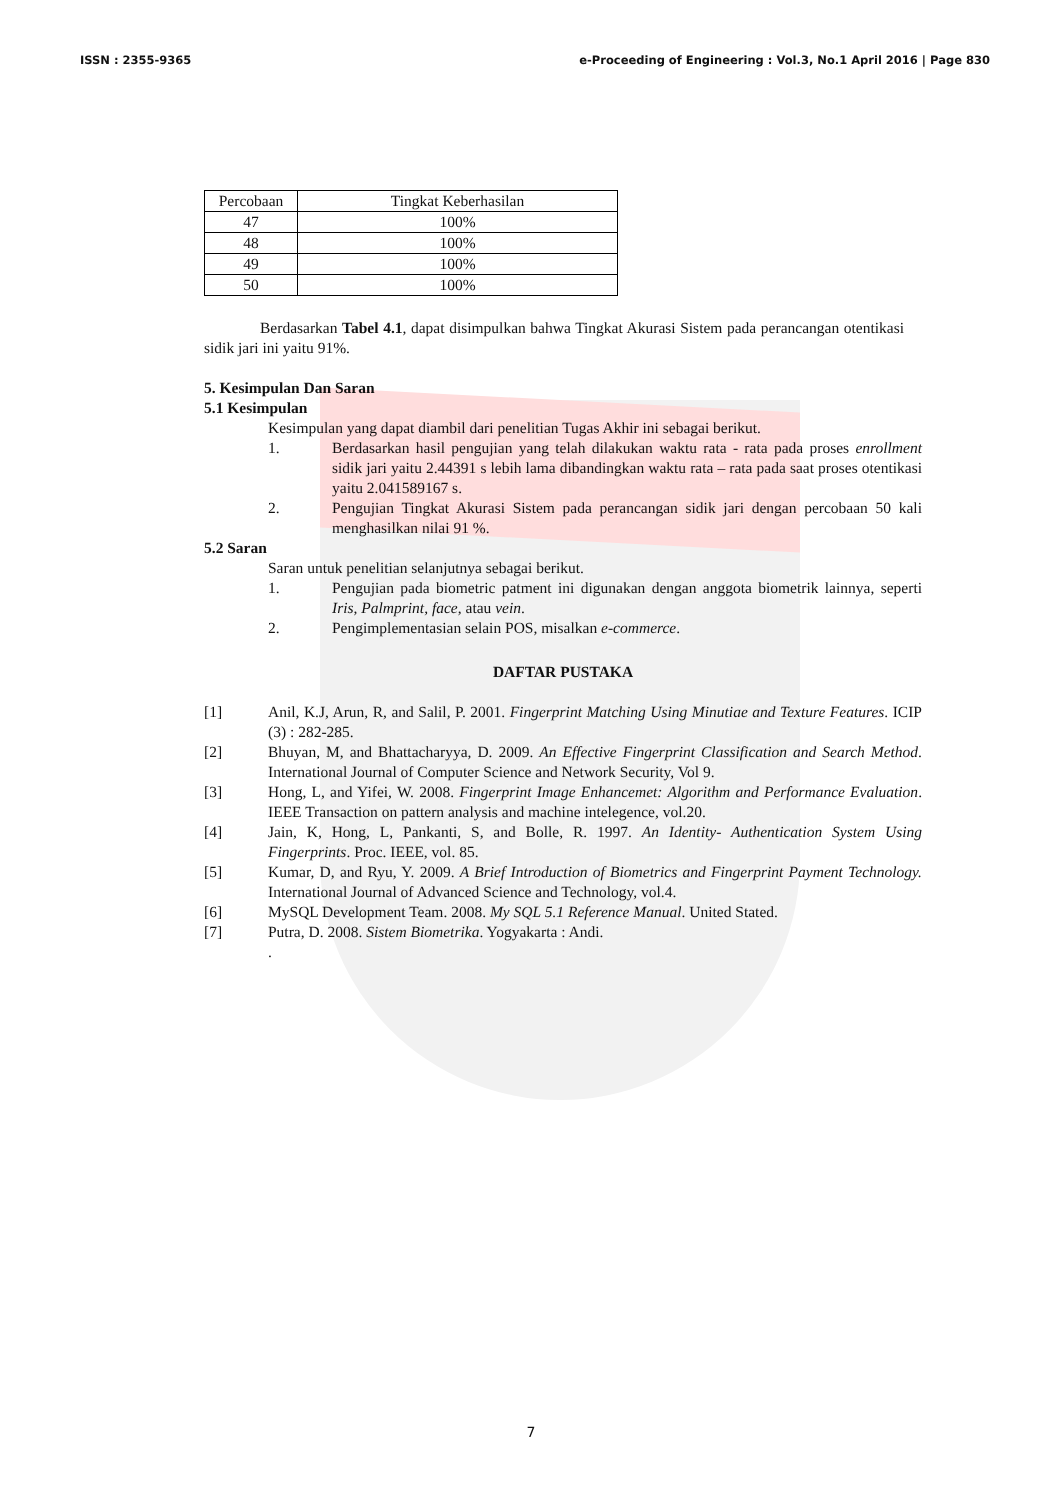ISSN : 2355-9365 e-Proceeding of Engineering : Vol.3, No.1 April 2016 | Page 830
| Percobaan | Tingkat Keberhasilan |
| --- | --- |
| 47 | 100% |
| 48 | 100% |
| 49 | 100% |
| 50 | 100% |
Berdasarkan Tabel 4.1, dapat disimpulkan bahwa Tingkat Akurasi Sistem pada perancangan otentikasi sidik jari ini yaitu 91%.
5. Kesimpulan Dan Saran
5.1 Kesimpulan
Kesimpulan yang dapat diambil dari penelitian Tugas Akhir ini sebagai berikut.
1. Berdasarkan hasil pengujian yang telah dilakukan waktu rata - rata pada proses enrollment sidik jari yaitu 2.44391 s lebih lama dibandingkan waktu rata – rata pada saat proses otentikasi yaitu 2.041589167 s.
2. Pengujian Tingkat Akurasi Sistem pada perancangan sidik jari dengan percobaan 50 kali menghasilkan nilai 91 %.
5.2 Saran
Saran untuk penelitian selanjutnya sebagai berikut.
1. Pengujian pada biometric patment ini digunakan dengan anggota biometrik lainnya, seperti Iris, Palmprint, face, atau vein.
2. Pengimplementasian selain POS, misalkan e-commerce.
DAFTAR PUSTAKA
[1] Anil, K.J, Arun, R, and Salil, P. 2001. Fingerprint Matching Using Minutiae and Texture Features. ICIP (3) : 282-285.
[2] Bhuyan, M, and Bhattacharyya, D. 2009. An Effective Fingerprint Classification and Search Method. International Journal of Computer Science and Network Security, Vol 9.
[3] Hong, L, and Yifei, W. 2008. Fingerprint Image Enhancemet: Algorithm and Performance Evaluation. IEEE Transaction on pattern analysis and machine intelegence, vol.20.
[4] Jain, K, Hong, L, Pankanti, S, and Bolle, R. 1997. An Identity- Authentication System Using Fingerprints. Proc. IEEE, vol. 85.
[5] Kumar, D, and Ryu, Y. 2009. A Brief Introduction of Biometrics and Fingerprint Payment Technology. International Journal of Advanced Science and Technology, vol.4.
[6] MySQL Development Team. 2008. My SQL 5.1 Reference Manual. United Stated.
[7] Putra, D. 2008. Sistem Biometrika. Yogyakarta : Andi.
.
7